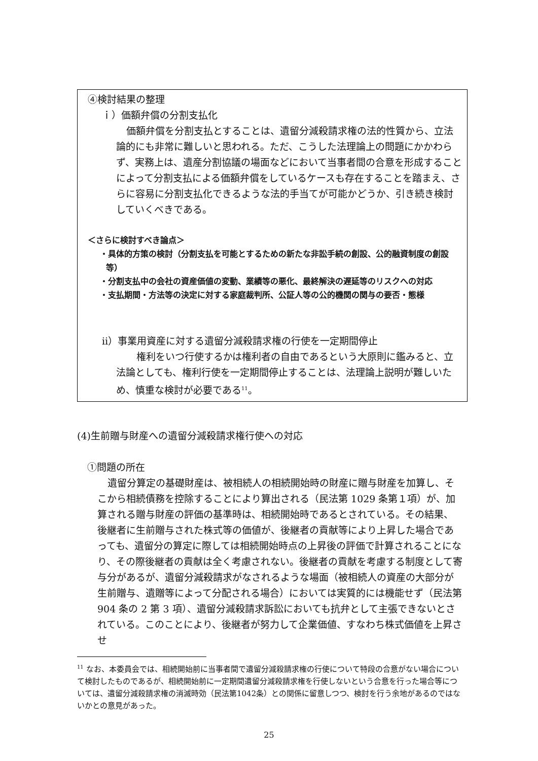④検討結果の整理
ｉ）価額弁償の分割支払化
価額弁償を分割支払とすることは、遺留分減殺請求権の法的性質から、立法論的にも非常に難しいと思われる。ただ、こうした法理論上の問題にかかわらず、実務上は、遺産分割協議の場面などにおいて当事者間の合意を形成することによって分割支払による価額弁償をしているケースも存在することを踏まえ、さらに容易に分割支払化できるような法的手当てが可能かどうか、引き続き検討していくべきである。
＜さらに検討すべき論点＞
・具体的方策の検討（分割支払を可能とするための新たな非訟手続の創設、公的融資制度の創設等）
・分割支払中の会社の資産価値の変動、業績等の悪化、最終解決の遅延等のリスクへの対応
・支払期間・方法等の決定に対する家庭裁判所、公証人等の公的機関の関与の要否・態様
ⅱ）事業用資産に対する遺留分減殺請求権の行使を一定期間停止
権利をいつ行使するかは権利者の自由であるという大原則に鑑みると、立法論としても、権利行使を一定期間停止することは、法理論上説明が難しいため、慎重な検討が必要である<sup>11</sup>。
(4)生前贈与財産への遺留分減殺請求権行使への対応
①問題の所在
遺留分算定の基礎財産は、被相続人の相続開始時の財産に贈与財産を加算し、そこから相続債務を控除することにより算出される（民法第 1029 条第１項）が、加算される贈与財産の評価の基準時は、相続開始時であるとされている。その結果、後継者に生前贈与された株式等の価値が、後継者の貢献等により上昇した場合であっても、遺留分の算定に際しては相続開始時点の上昇後の評価で計算されることになり、その際後継者の貢献は全く考慮されない。後継者の貢献を考慮する制度として寄与分があるが、遺留分減殺請求がなされるような場面（被相続人の資産の大部分が生前贈与、遺贈等によって分配される場合）においては実質的には機能せず（民法第 904 条の 2 第 3 項）、遺留分減殺請求訴訟においても抗弁として主張できないとされている。このことにより、後継者が努力して企業価値、すなわち株式価値を上昇させ
<sup>11</sup> なお、本委員会では、相続開始前に当事者間で遺留分減殺請求権の行使について特段の合意がない場合について検討したものであるが、相続開始前に一定期間遺留分減殺請求権を行使しないという合意を行った場合等については、遺留分減殺請求権の消滅時効（民法第1042条）との関係に留意しつつ、検討を行う余地があるのではないかとの意見があった。
25